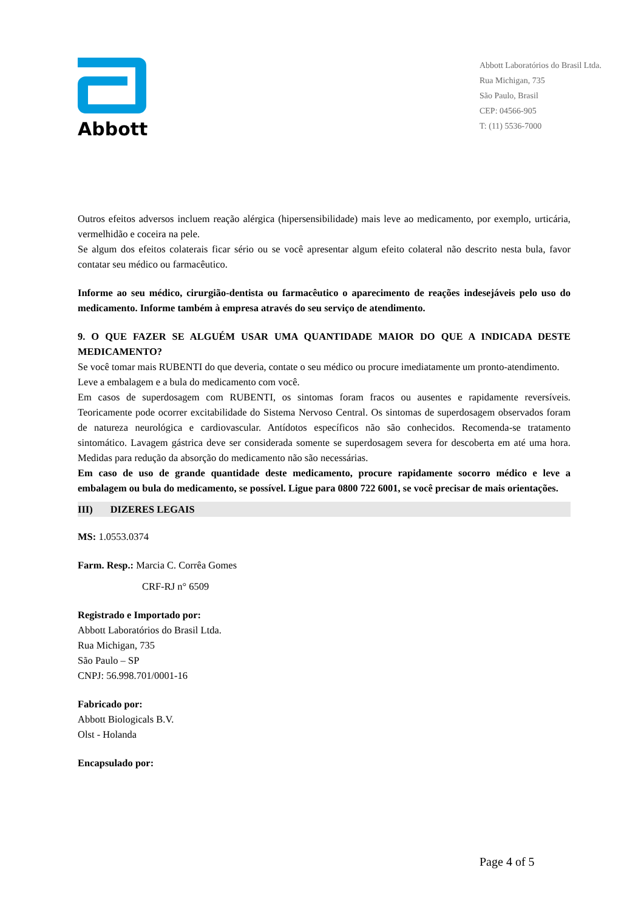Abbott
Abbott Laboratórios do Brasil Ltda.
Rua Michigan, 735
São Paulo, Brasil
CEP: 04566-905
T: (11) 5536-7000
Outros efeitos adversos incluem reação alérgica (hipersensibilidade) mais leve ao medicamento, por exemplo, urticária, vermelhidão e coceira na pele.
Se algum dos efeitos colaterais ficar sério ou se você apresentar algum efeito colateral não descrito nesta bula, favor contatar seu médico ou farmacêutico.
Informe ao seu médico, cirurgião-dentista ou farmacêutico o aparecimento de reações indesejáveis pelo uso do medicamento. Informe também à empresa através do seu serviço de atendimento.
9. O QUE FAZER SE ALGUÉM USAR UMA QUANTIDADE MAIOR DO QUE A INDICADA DESTE MEDICAMENTO?
Se você tomar mais RUBENTI do que deveria, contate o seu médico ou procure imediatamente um pronto-atendimento.
Leve a embalagem e a bula do medicamento com você.
Em casos de superdosagem com RUBENTI, os sintomas foram fracos ou ausentes e rapidamente reversíveis. Teoricamente pode ocorrer excitabilidade do Sistema Nervoso Central. Os sintomas de superdosagem observados foram de natureza neurológica e cardiovascular. Antídotos específicos não são conhecidos. Recomenda-se tratamento sintomático. Lavagem gástrica deve ser considerada somente se superdosagem severa for descoberta em até uma hora. Medidas para redução da absorção do medicamento não são necessárias.
Em caso de uso de grande quantidade deste medicamento, procure rapidamente socorro médico e leve a embalagem ou bula do medicamento, se possível. Ligue para 0800 722 6001, se você precisar de mais orientações.
III) DIZERES LEGAIS
MS: 1.0553.0374
Farm. Resp.: Marcia C. Corrêa Gomes
CRF-RJ n° 6509
Registrado e Importado por:
Abbott Laboratórios do Brasil Ltda.
Rua Michigan, 735
São Paulo – SP
CNPJ: 56.998.701/0001-16
Fabricado por:
Abbott Biologicals B.V.
Olst - Holanda
Encapsulado por:
Page 4 of 5